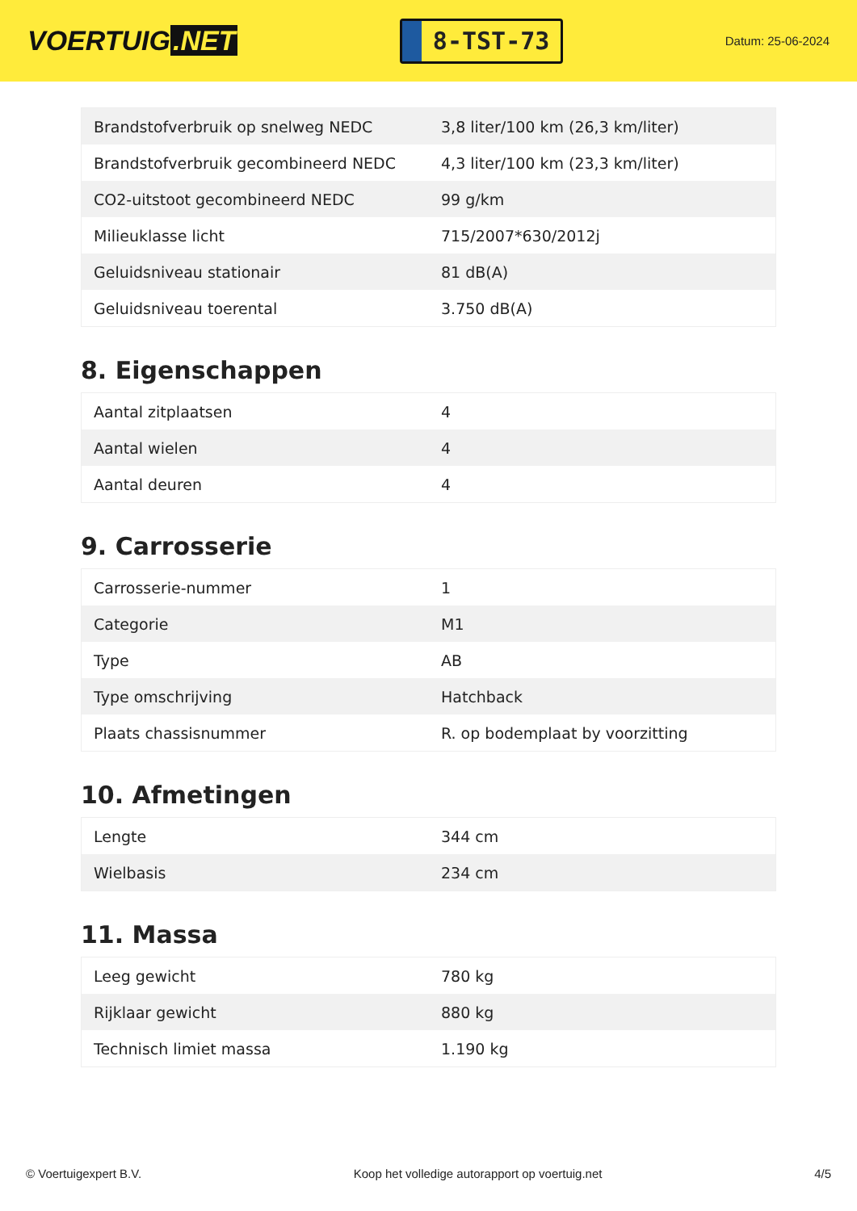VOERTUIG.NET
8-TST-73
Datum: 25-06-2024
| Brandstofverbruik op snelweg NEDC | 3,8 liter/100 km (26,3 km/liter) |
| Brandstofverbruik gecombineerd NEDC | 4,3 liter/100 km (23,3 km/liter) |
| CO2-uitstoot gecombineerd NEDC | 99 g/km |
| Milieuklasse licht | 715/2007*630/2012j |
| Geluidsniveau stationair | 81 dB(A) |
| Geluidsniveau toerental | 3.750 dB(A) |
8. Eigenschappen
| Aantal zitplaatsen | 4 |
| Aantal wielen | 4 |
| Aantal deuren | 4 |
9. Carrosserie
| Carrosserie-nummer | 1 |
| Categorie | M1 |
| Type | AB |
| Type omschrijving | Hatchback |
| Plaats chassisnummer | R. op bodemplaat by voorzitting |
10. Afmetingen
| Lengte | 344 cm |
| Wielbasis | 234 cm |
11. Massa
| Leeg gewicht | 780 kg |
| Rijklaar gewicht | 880 kg |
| Technisch limiet massa | 1.190 kg |
© Voertuigexpert B.V. Koop het volledige autorapport op voertuig.net 4/5